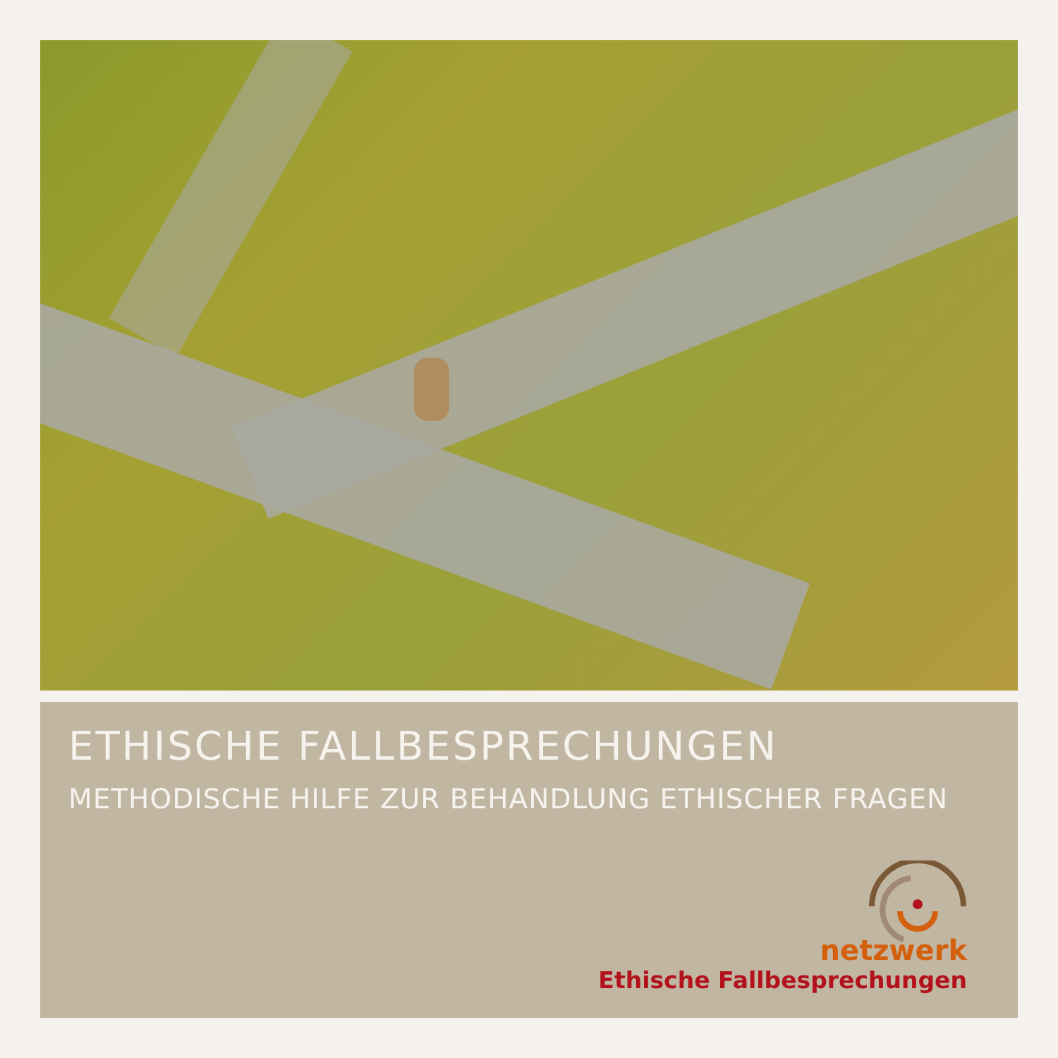ETHISCHE FALLBESPRECHUNGEN
METHODISCHE HILFE ZUR BEHANDLUNG ETHISCHER FRAGEN
netzwerk
Ethische Fallbesprechungen